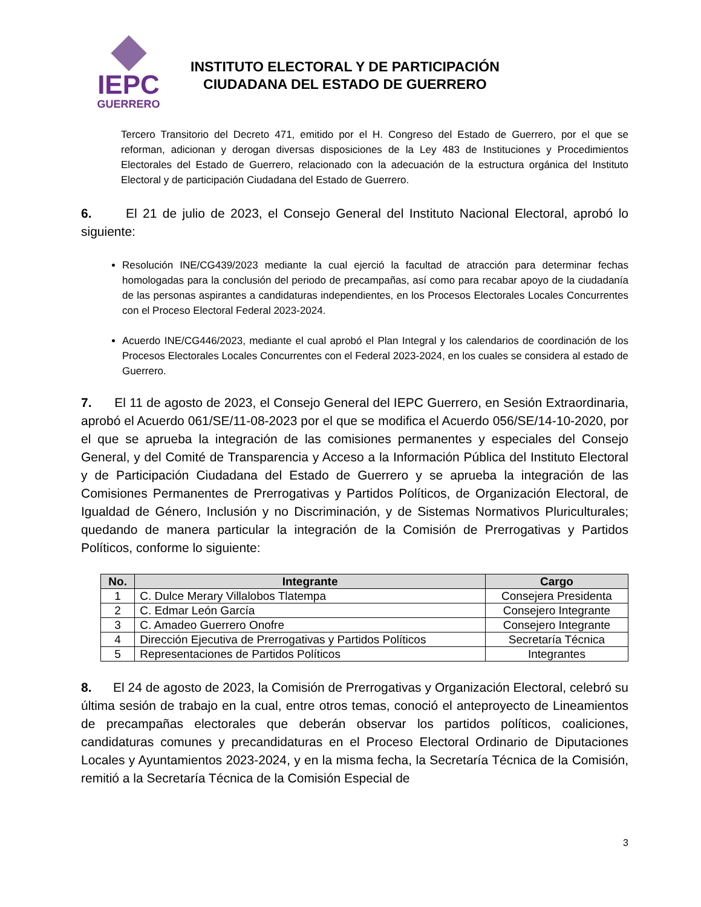IEPC
GUERRERO
INSTITUTO ELECTORAL Y DE PARTICIPACIÓN
CIUDADANA DEL ESTADO DE GUERRERO
Tercero Transitorio del Decreto 471, emitido por el H. Congreso del Estado de Guerrero, por el que se reforman, adicionan y derogan diversas disposiciones de la Ley 483 de Instituciones y Procedimientos Electorales del Estado de Guerrero, relacionado con la adecuación de la estructura orgánica del Instituto Electoral y de participación Ciudadana del Estado de Guerrero.
6. El 21 de julio de 2023, el Consejo General del Instituto Nacional Electoral, aprobó lo siguiente:
Resolución INE/CG439/2023 mediante la cual ejerció la facultad de atracción para determinar fechas homologadas para la conclusión del periodo de precampañas, así como para recabar apoyo de la ciudadanía de las personas aspirantes a candidaturas independientes, en los Procesos Electorales Locales Concurrentes con el Proceso Electoral Federal 2023-2024.
Acuerdo INE/CG446/2023, mediante el cual aprobó el Plan Integral y los calendarios de coordinación de los Procesos Electorales Locales Concurrentes con el Federal 2023-2024, en los cuales se considera al estado de Guerrero.
7. El 11 de agosto de 2023, el Consejo General del IEPC Guerrero, en Sesión Extraordinaria, aprobó el Acuerdo 061/SE/11-08-2023 por el que se modifica el Acuerdo 056/SE/14-10-2020, por el que se aprueba la integración de las comisiones permanentes y especiales del Consejo General, y del Comité de Transparencia y Acceso a la Información Pública del Instituto Electoral y de Participación Ciudadana del Estado de Guerrero y se aprueba la integración de las Comisiones Permanentes de Prerrogativas y Partidos Políticos, de Organización Electoral, de Igualdad de Género, Inclusión y no Discriminación, y de Sistemas Normativos Pluriculturales; quedando de manera particular la integración de la Comisión de Prerrogativas y Partidos Políticos, conforme lo siguiente:
| No. | Integrante | Cargo |
| --- | --- | --- |
| 1 | C. Dulce Merary Villalobos Tlatempa | Consejera Presidenta |
| 2 | C. Edmar León García | Consejero Integrante |
| 3 | C. Amadeo Guerrero Onofre | Consejero Integrante |
| 4 | Dirección Ejecutiva de Prerrogativas y Partidos Políticos | Secretaría Técnica |
| 5 | Representaciones de Partidos Políticos | Integrantes |
8. El 24 de agosto de 2023, la Comisión de Prerrogativas y Organización Electoral, celebró su última sesión de trabajo en la cual, entre otros temas, conoció el anteproyecto de Lineamientos de precampañas electorales que deberán observar los partidos políticos, coaliciones, candidaturas comunes y precandidaturas en el Proceso Electoral Ordinario de Diputaciones Locales y Ayuntamientos 2023-2024, y en la misma fecha, la Secretaría Técnica de la Comisión, remitió a la Secretaría Técnica de la Comisión Especial de
3